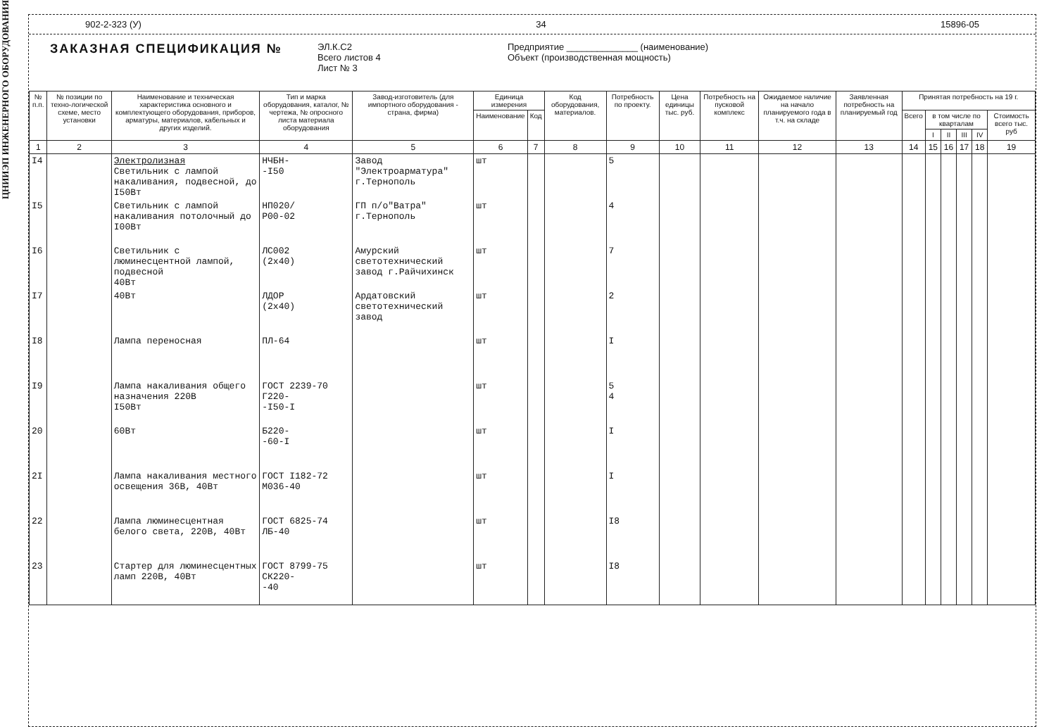ЦНИИЭП ИНЖЕНЕРНОГО ОБОРУДОВАНИЯ
902-2-323 (У) 34 15896-05
ЗАКАЗНАЯ СПЕЦИФИКАЦИЯ №
ЭЛ.К.С2
Всего листов 4
Лист № 3
Предприятие ______________ (наименование)
Объект (производственная мощность)
| № п.п. | № позиции по техно-логической схеме, место установки | Наименование и техническая характеристика основного и комплектующего оборудования, приборов, арматуры, материалов, кабельных и других изделий. | Тип и марка оборудования, каталог, № чертежа, № опросного листа материала оборудования | Завод-изготовитель (для импортного оборудования - страна, фирма) | Единица измерения | | Код оборудования, материалов. | Потребность по проекту. | Цена единицы тыс. руб. | Потребность на пусковой комплекс | Ожидаемое наличие на начало планируемого года в т.ч. на складе | Заявленная потребность на планируемый год | Принятая потребность на 19 г. | | | | | |
| --- | --- | --- | --- | --- | --- | --- | --- | --- | --- | --- | --- | --- | --- | --- | --- | --- | --- | --- |
| | | | | | Наименование | Код | | | | | | | Всего | в том числе по кварталам | | | | Стоимость всего тыс. руб |
| | | | | | | | | | | | | | | I | II | III | IV | |
| 1 | 2 | 3 | 4 | 5 | 6 | 7 | 8 | 9 | 10 | 11 | 12 | 13 | 14 | 15 | 16 | 17 | 18 | 19 |
| I4 | | Электролизная Светильник с лампой накаливания, подвесной, до I50Вт | НЧБН- -I50 | Завод "Электроарматура" г.Тернополь | шт | | | 5 | | | | | | | | | | |
| I5 | | Светильник с лампой накаливания потолочный до I00Вт | НП020/ Р00-02 | ГП п/о"Ватра" г.Тернополь | шт | | | 4 | | | | | | | | | | |
| I6 | | Светильник с люминесцентной лампой, подвесной 40Вт | ЛС002 (2х40) | Амурский светотехнический завод г.Райчихинск | шт | | | 7 | | | | | | | | | | |
| I7 | | 40Вт | ЛДОР (2х40) | Ардатовский светотехнический завод | шт | | | 2 | | | | | | | | | | |
| I8 | | Лампа переносная | ПЛ-64 | | шт | | | I | | | | | | | | | | |
| I9 | | Лампа накаливания общего назначения 220В I50Вт | ГОСТ 2239-70 Г220- -I50-I | | шт | | | 5 4 | | | | | | | | | | |
| 20 | | 60Вт | Б220- -60-I | | шт | | | I | | | | | | | | | | |
| 2I | | Лампа накаливания местного освещения 36В, 40Вт | ГОСТ I182-72 М036-40 | | шт | | | I | | | | | | | | | | |
| 22 | | Лампа люминесцентная белого света, 220В, 40Вт | ГОСТ 6825-74 ЛБ-40 | | шт | | | I8 | | | | | | | | | | |
| 23 | | Стартер для люминесцентных ламп 220В, 40Вт | ГОСТ 8799-75 СК220- -40 | | шт | | | I8 | | | | | | | | | | |